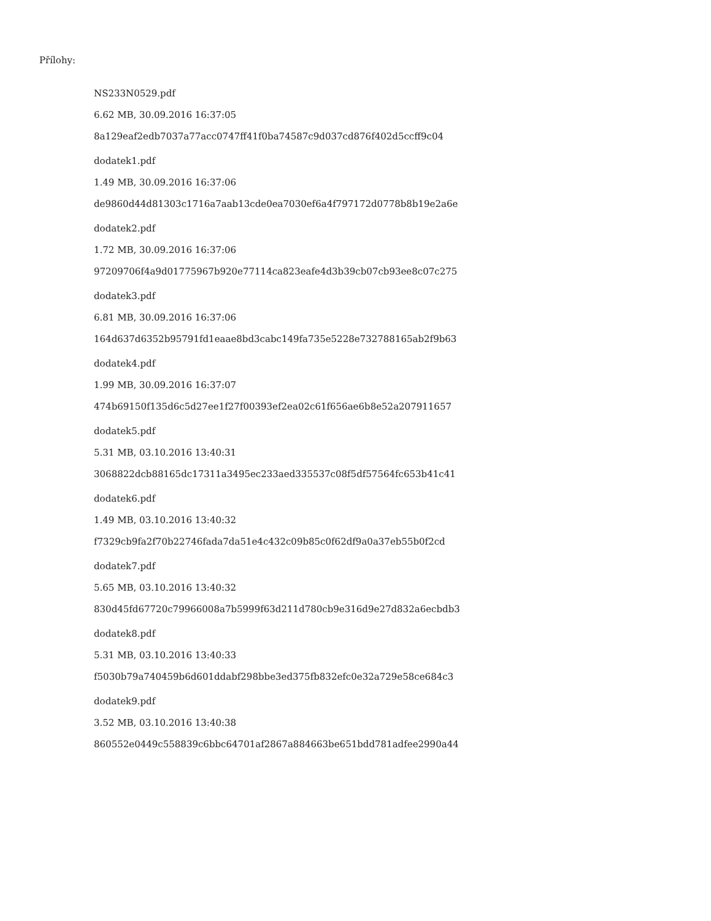Přílohy:
NS233N0529.pdf
6.62 MB, 30.09.2016 16:37:05
8a129eaf2edb7037a77acc0747ff41f0ba74587c9d037cd876f402d5ccff9c04
dodatek1.pdf
1.49 MB, 30.09.2016 16:37:06
de9860d44d81303c1716a7aab13cde0ea7030ef6a4f797172d0778b8b19e2a6e
dodatek2.pdf
1.72 MB, 30.09.2016 16:37:06
97209706f4a9d01775967b920e77114ca823eafe4d3b39cb07cb93ee8c07c275
dodatek3.pdf
6.81 MB, 30.09.2016 16:37:06
164d637d6352b95791fd1eaae8bd3cabc149fa735e5228e732788165ab2f9b63
dodatek4.pdf
1.99 MB, 30.09.2016 16:37:07
474b69150f135d6c5d27ee1f27f00393ef2ea02c61f656ae6b8e52a207911657
dodatek5.pdf
5.31 MB, 03.10.2016 13:40:31
3068822dcb88165dc17311a3495ec233aed335537c08f5df57564fc653b41c41
dodatek6.pdf
1.49 MB, 03.10.2016 13:40:32
f7329cb9fa2f70b22746fada7da51e4c432c09b85c0f62df9a0a37eb55b0f2cd
dodatek7.pdf
5.65 MB, 03.10.2016 13:40:32
830d45fd67720c79966008a7b5999f63d211d780cb9e316d9e27d832a6ecbdb3
dodatek8.pdf
5.31 MB, 03.10.2016 13:40:33
f5030b79a740459b6d601ddabf298bbe3ed375fb832efc0e32a729e58ce684c3
dodatek9.pdf
3.52 MB, 03.10.2016 13:40:38
860552e0449c558839c6bbc64701af2867a884663be651bdd781adfee2990a44